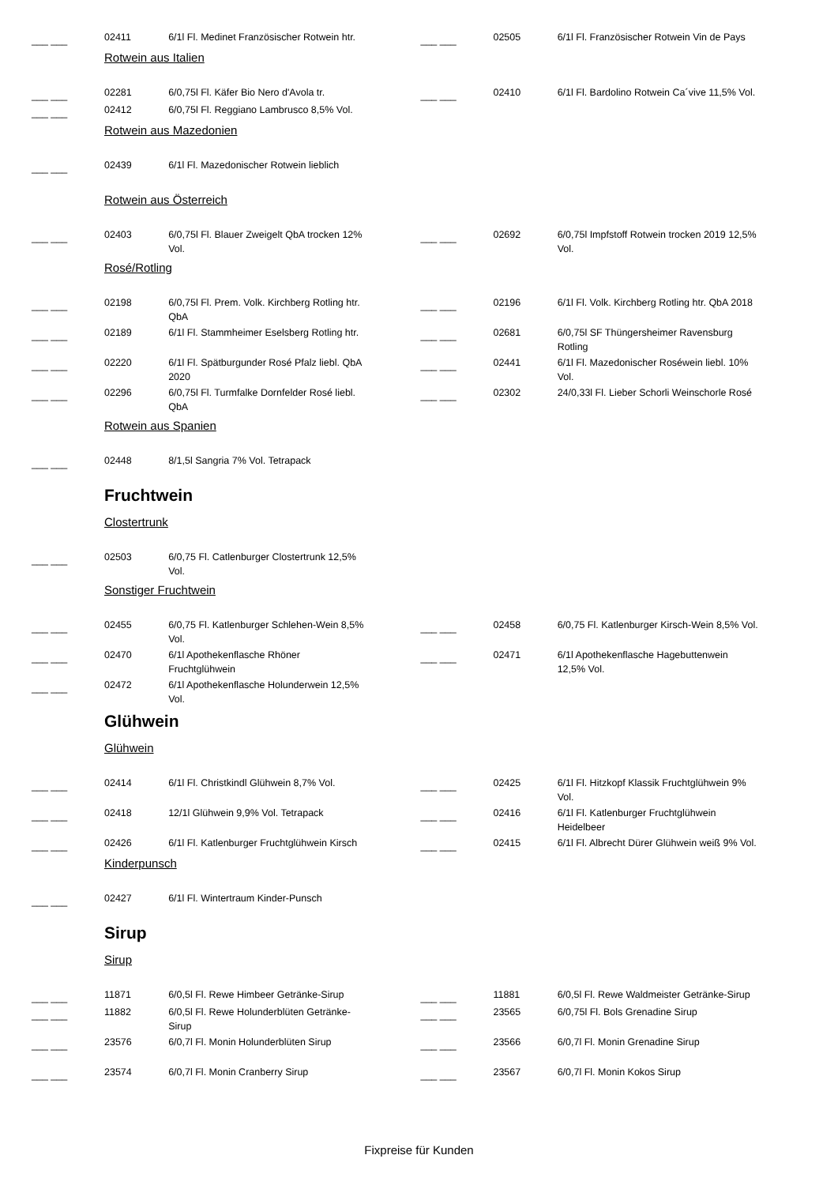| ___ ___ | 02411 | 6/1l Fl. Medinet Französischer Rotwein htr. | | ___ ___ | 02505 | 6/1l Fl. Französischer Rotwein Vin de Pays |
| | Rotwein aus Italien | | | | | |
| ___ ___ | 02281 | 6/0,75l Fl. Käfer Bio Nero d'Avola tr. | | ___ ___ | 02410 | 6/1l Fl. Bardolino Rotwein Ca´vive 11,5% Vol. |
| ___ ___ | 02412 | 6/0,75l Fl. Reggiano Lambrusco 8,5% Vol. | | | | |
| | Rotwein aus Mazedonien | | | | | |
| ___ ___ | 02439 | 6/1l Fl. Mazedonischer Rotwein lieblich | | | | |
| | Rotwein aus Österreich | | | | | |
| ___ ___ | 02403 | 6/0,75l Fl. Blauer Zweigelt QbA trocken 12% Vol. | | ___ ___ | 02692 | 6/0,75l Impfstoff Rotwein trocken 2019 12,5% Vol. |
| | Rosé/Rotling | | | | | |
| ___ ___ | 02198 | 6/0,75l Fl. Prem. Volk. Kirchberg Rotling htr. QbA | | ___ ___ | 02196 | 6/1l Fl. Volk. Kirchberg Rotling htr. QbA 2018 |
| ___ ___ | 02189 | 6/1l Fl. Stammheimer Eselsberg Rotling htr. | | ___ ___ | 02681 | 6/0,75l SF Thüngersheimer Ravensburg Rotling |
| ___ ___ | 02220 | 6/1l Fl. Spätburgunder Rosé Pfalz liebl. QbA 2020 | | ___ ___ | 02441 | 6/1l Fl. Mazedonischer Roséwein liebl. 10% Vol. |
| ___ ___ | 02296 | 6/0,75l Fl. Turmfalke Dornfelder Rosé liebl. QbA | | ___ ___ | 02302 | 24/0,33l Fl. Lieber Schorli Weinschorle Rosé |
| | Rotwein aus Spanien | | | | | |
| ___ ___ | 02448 | 8/1,5l Sangria 7% Vol. Tetrapack | | | | |
| | Fruchtwein | | | | | |
| | Clostertrunk | | | | | |
| ___ ___ | 02503 | 6/0,75 Fl. Catlenburger Clostertrunk 12,5% Vol. | | | | |
| | Sonstiger Fruchtwein | | | | | |
| ___ ___ | 02455 | 6/0,75 Fl. Katlenburger Schlehen-Wein 8,5% Vol. | | ___ ___ | 02458 | 6/0,75 Fl. Katlenburger Kirsch-Wein 8,5% Vol. |
| ___ ___ | 02470 | 6/1l Apothekenflasche Rhöner Fruchtglühwein | | ___ ___ | 02471 | 6/1l Apothekenflasche Hagebuttenwein 12,5% Vol. |
| ___ ___ | 02472 | 6/1l Apothekenflasche Holunderwein 12,5% Vol. | | | | |
| | Glühwein | | | | | |
| | Glühwein | | | | | |
| ___ ___ | 02414 | 6/1l Fl. Christkindl Glühwein 8,7% Vol. | | ___ ___ | 02425 | 6/1l Fl. Hitzkopf Klassik Fruchtglühwein 9% Vol. |
| ___ ___ | 02418 | 12/1l Glühwein 9,9% Vol. Tetrapack | | ___ ___ | 02416 | 6/1l Fl. Katlenburger Fruchtglühwein Heidelbeer |
| ___ ___ | 02426 | 6/1l Fl. Katlenburger Fruchtglühwein Kirsch | | ___ ___ | 02415 | 6/1l Fl. Albrecht Dürer Glühwein weiß 9% Vol. |
| | Kinderpunsch | | | | | |
| ___ ___ | 02427 | 6/1l Fl. Wintertraum Kinder-Punsch | | | | |
| | Sirup | | | | | |
| | Sirup | | | | | |
| ___ ___ | 11871 | 6/0,5l Fl. Rewe Himbeer Getränke-Sirup | | ___ ___ | 11881 | 6/0,5l Fl. Rewe Waldmeister Getränke-Sirup |
| ___ ___ | 11882 | 6/0,5l Fl. Rewe Holunderblüten Getränke-Sirup | | ___ ___ | 23565 | 6/0,75l Fl. Bols Grenadine Sirup |
| ___ ___ | 23576 | 6/0,7l Fl. Monin Holunderblüten Sirup | | ___ ___ | 23566 | 6/0,7l Fl. Monin Grenadine Sirup |
| ___ ___ | 23574 | 6/0,7l Fl. Monin Cranberry Sirup | | ___ ___ | 23567 | 6/0,7l Fl. Monin Kokos Sirup |
Fixpreise für Kunden